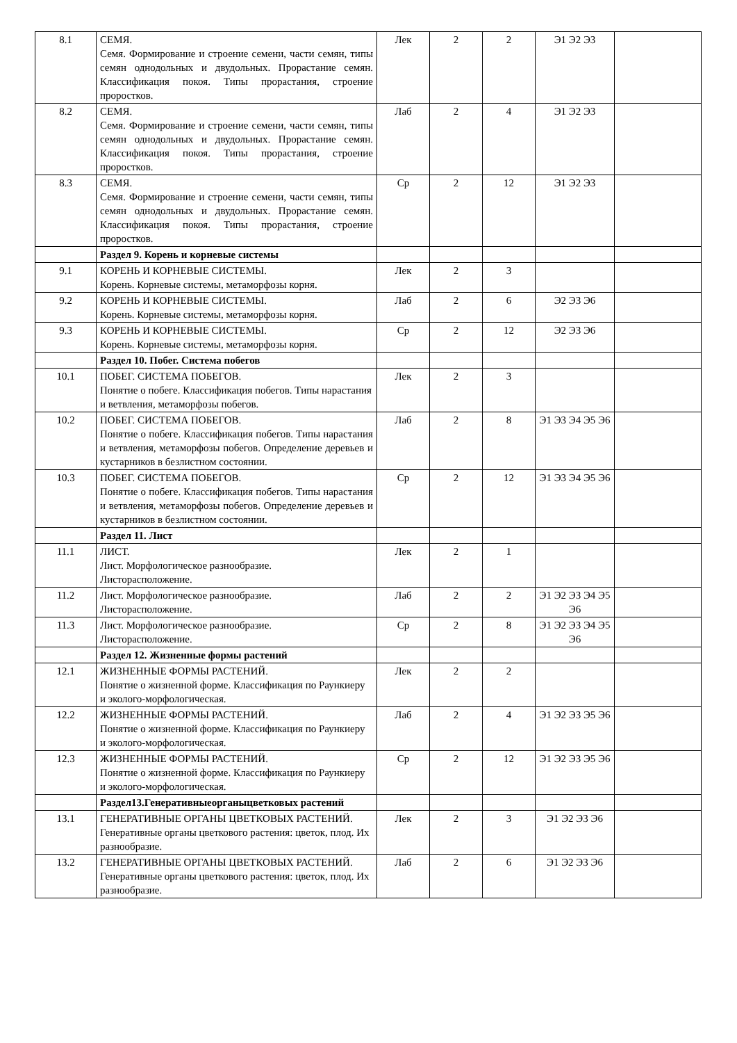| 8.1 | СЕМЯ. Семя. Формирование и строение семени, части семян, типы семян однодольных и двудольных. Прорастание семян. Классификация покоя. Типы прорастания, строение проростков. | Лек | 2 | 2 | Э1 Э2 Э3 | |
| 8.2 | СЕМЯ. Семя. Формирование и строение семени, части семян, типы семян однодольных и двудольных. Прорастание семян. Классификация покоя. Типы прорастания, строение проростков. | Лаб | 2 | 4 | Э1 Э2 Э3 | |
| 8.3 | СЕМЯ. Семя. Формирование и строение семени, части семян, типы семян однодольных и двудольных. Прорастание семян. Классификация покоя. Типы прорастания, строение проростков. | Ср | 2 | 12 | Э1 Э2 Э3 | |
| | Раздел 9. Корень и корневые системы | | | | | |
| 9.1 | КОРЕНЬ И КОРНЕВЫЕ СИСТЕМЫ. Корень. Корневые системы, метаморфозы корня. | Лек | 2 | 3 | | |
| 9.2 | КОРЕНЬ И КОРНЕВЫЕ СИСТЕМЫ. Корень. Корневые системы, метаморфозы корня. | Лаб | 2 | 6 | Э2 Э3 Э6 | |
| 9.3 | КОРЕНЬ И КОРНЕВЫЕ СИСТЕМЫ. Корень. Корневые системы, метаморфозы корня. | Ср | 2 | 12 | Э2 Э3 Э6 | |
| | Раздел 10. Побег. Система побегов | | | | | |
| 10.1 | ПОБЕГ. СИСТЕМА ПОБЕГОВ. Понятие о побеге. Классификация побегов. Типы нарастания и ветвления, метаморфозы побегов. | Лек | 2 | 3 | | |
| 10.2 | ПОБЕГ. СИСТЕМА ПОБЕГОВ. Понятие о побеге. Классификация побегов. Типы нарастания и ветвления, метаморфозы побегов. Определение деревьев и кустарников в безлистном состоянии. | Лаб | 2 | 8 | Э1 Э3 Э4 Э5 Э6 | |
| 10.3 | ПОБЕГ. СИСТЕМА ПОБЕГОВ. Понятие о побеге. Классификация побегов. Типы нарастания и ветвления, метаморфозы побегов. Определение деревьев и кустарников в безлистном состоянии. | Ср | 2 | 12 | Э1 Э3 Э4 Э5 Э6 | |
| | Раздел 11. Лист | | | | | |
| 11.1 | ЛИСТ. Лист. Морфологическое разнообразие. Листорасположение. | Лек | 2 | 1 | | |
| 11.2 | Лист. Морфологическое разнообразие. Листорасположение. | Лаб | 2 | 2 | Э1 Э2 Э3 Э4 Э5 Э6 | |
| 11.3 | Лист. Морфологическое разнообразие. Листорасположение. | Ср | 2 | 8 | Э1 Э2 Э3 Э4 Э5 Э6 | |
| | Раздел 12. Жизненные формы растений | | | | | |
| 12.1 | ЖИЗНЕННЫЕ ФОРМЫ РАСТЕНИЙ. Понятие о жизненной форме. Классификация по Раункиеру и эколого-морфологическая. | Лек | 2 | 2 | | |
| 12.2 | ЖИЗНЕННЫЕ ФОРМЫ РАСТЕНИЙ. Понятие о жизненной форме. Классификация по Раункиеру и эколого-морфологическая. | Лаб | 2 | 4 | Э1 Э2 Э3 Э5 Э6 | |
| 12.3 | ЖИЗНЕННЫЕ ФОРМЫ РАСТЕНИЙ. Понятие о жизненной форме. Классификация по Раункиеру и эколого-морфологическая. | Ср | 2 | 12 | Э1 Э2 Э3 Э5 Э6 | |
| | Раздел13.Генеративныеорганыцветковых растений | | | | | |
| 13.1 | ГЕНЕРАТИВНЫЕ ОРГАНЫ ЦВЕТКОВЫХ РАСТЕНИЙ. Генеративные органы цветкового растения: цветок, плод. Их разнообразие. | Лек | 2 | 3 | Э1 Э2 Э3 Э6 | |
| 13.2 | ГЕНЕРАТИВНЫЕ ОРГАНЫ ЦВЕТКОВЫХ РАСТЕНИЙ. Генеративные органы цветкового растения: цветок, плод. Их разнообразие. | Лаб | 2 | 6 | Э1 Э2 Э3 Э6 | |